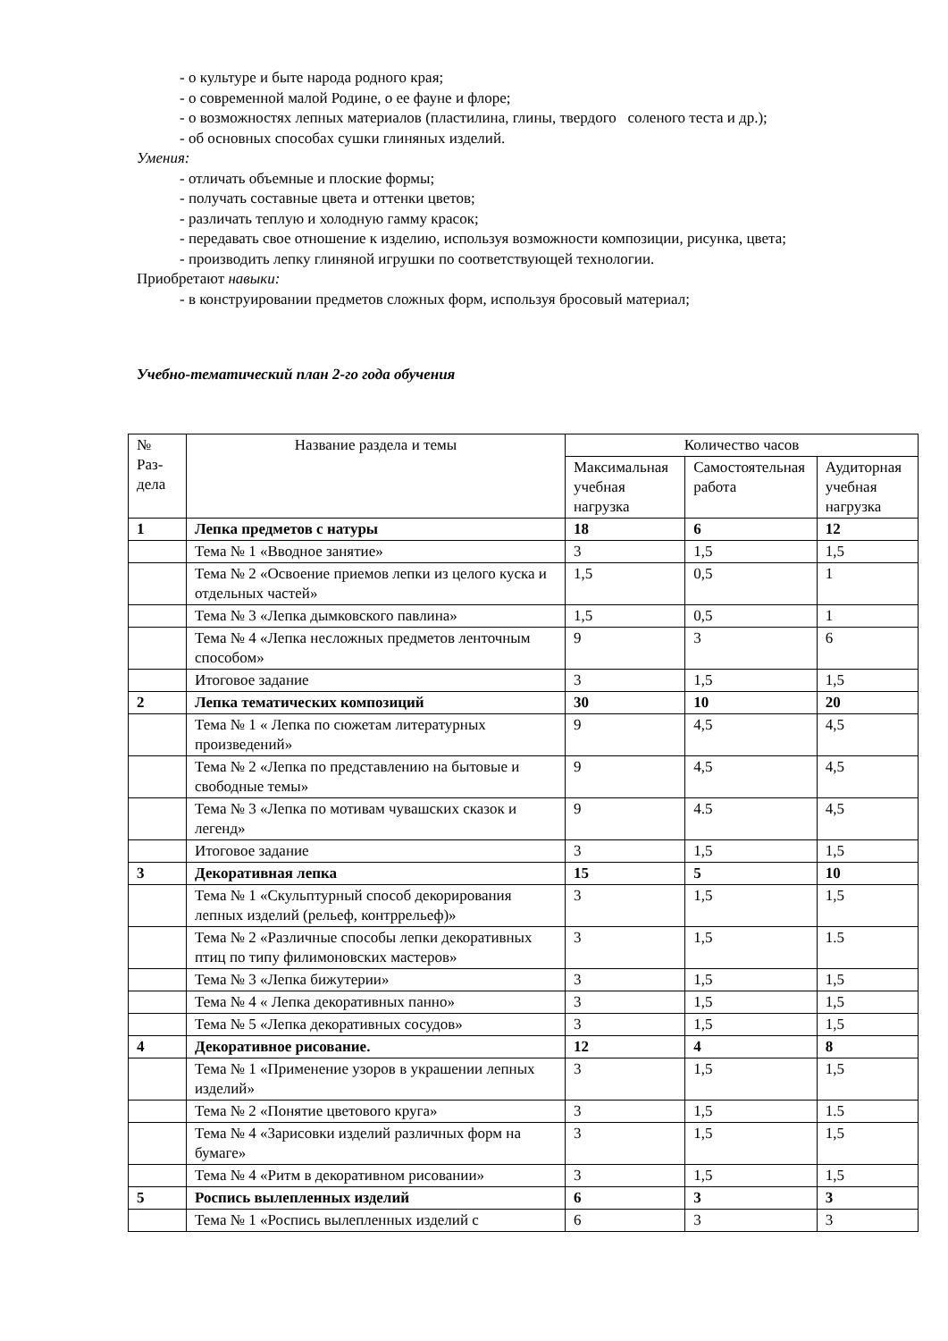- о культуре и быте народа родного края;
- о современной малой Родине, о ее фауне и флоре;
- о возможностях лепных материалов (пластилина, глины, твердого соленого теста и др.);
- об основных способах сушки глиняных изделий.
Умения:
- отличать объемные и плоские формы;
- получать составные цвета и оттенки цветов;
- различать теплую и холодную гамму красок;
- передавать свое отношение к изделию, используя возможности композиции, рисунка, цвета;
- производить лепку глиняной игрушки по соответствующей технологии.
Приобретают навыки:
- в конструировании предметов сложных форм, используя бросовый материал;
Учебно-тематический план 2-го года обучения
| № Раз-дела | Название раздела и темы | Количество часов | | |
| --- | --- | --- | --- | --- |
| | | Максимальная учебная нагрузка | Самостоятельная работа | Аудиторная учебная нагрузка |
| 1 | Лепка предметов с натуры | 18 | 6 | 12 |
| | Тема № 1 «Вводное занятие» | 3 | 1,5 | 1,5 |
| | Тема № 2 «Освоение приемов лепки из целого куска и отдельных частей» | 1,5 | 0,5 | 1 |
| | Тема № 3 «Лепка дымковского павлина» | 1,5 | 0,5 | 1 |
| | Тема № 4 «Лепка несложных предметов ленточным способом» | 9 | 3 | 6 |
| | Итоговое задание | 3 | 1,5 | 1,5 |
| 2 | Лепка тематических композиций | 30 | 10 | 20 |
| | Тема № 1 « Лепка по сюжетам литературных произведений» | 9 | 4,5 | 4,5 |
| | Тема № 2 «Лепка по представлению на бытовые и свободные темы» | 9 | 4,5 | 4,5 |
| | Тема № 3 «Лепка по мотивам чувашских сказок и легенд» | 9 | 4.5 | 4,5 |
| | Итоговое задание | 3 | 1,5 | 1,5 |
| 3 | Декоративная лепка | 15 | 5 | 10 |
| | Тема № 1 «Скульптурный способ декорирования лепных изделий (рельеф, контррельеф)» | 3 | 1,5 | 1,5 |
| | Тема № 2 «Различные способы лепки декоративных птиц по типу филимоновских мастеров» | 3 | 1,5 | 1.5 |
| | Тема № 3 «Лепка бижутерии» | 3 | 1,5 | 1,5 |
| | Тема № 4 « Лепка декоративных панно» | 3 | 1,5 | 1,5 |
| | Тема № 5 «Лепка декоративных сосудов» | 3 | 1,5 | 1,5 |
| 4 | Декоративное рисование. | 12 | 4 | 8 |
| | Тема № 1 «Применение узоров в украшении лепных изделий» | 3 | 1,5 | 1,5 |
| | Тема № 2 «Понятие цветового круга» | 3 | 1,5 | 1.5 |
| | Тема № 4 «Зарисовки изделий различных форм на бумаге» | 3 | 1,5 | 1,5 |
| | Тема № 4 «Ритм в декоративном рисовании» | 3 | 1,5 | 1,5 |
| 5 | Роспись вылепленных изделий | 6 | 3 | 3 |
| | Тема № 1 «Роспись вылепленных изделий с | 6 | 3 | 3 |